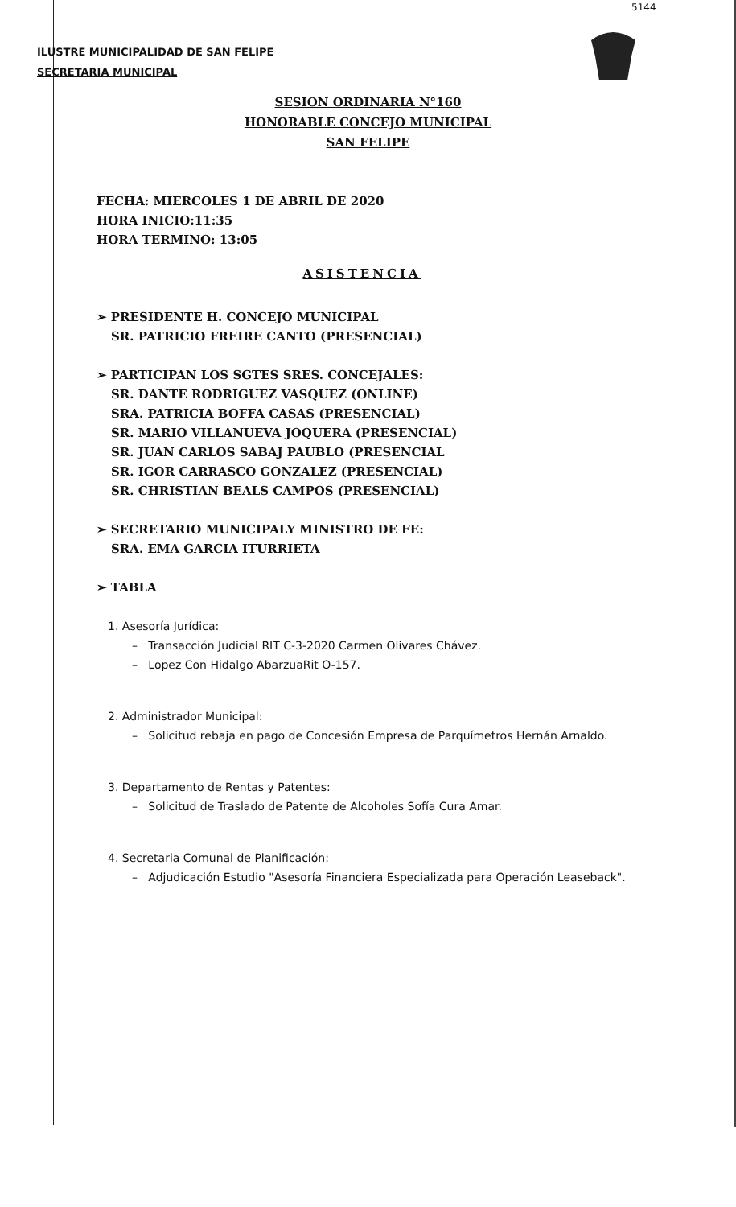5144
ILUSTRE MUNICIPALIDAD DE SAN FELIPE
SECRETARIA MUNICIPAL
SESION ORDINARIA N°160
HONORABLE CONCEJO MUNICIPAL
SAN FELIPE
FECHA: MIERCOLES 1 DE ABRIL DE 2020
HORA INICIO:11:35
HORA TERMINO: 13:05
ASISTENCIA
➢ PRESIDENTE H. CONCEJO MUNICIPAL
SR. PATRICIO FREIRE CANTO (PRESENCIAL)
➢ PARTICIPAN LOS SGTES SRES. CONCEJALES:
SR. DANTE RODRIGUEZ VASQUEZ (ONLINE)
SRA. PATRICIA BOFFA CASAS (PRESENCIAL)
SR. MARIO VILLANUEVA JOQUERA (PRESENCIAL)
SR. JUAN CARLOS SABAJ PAUBLO (PRESENCIAL
SR. IGOR CARRASCO GONZALEZ (PRESENCIAL)
SR. CHRISTIAN BEALS CAMPOS (PRESENCIAL)
➢ SECRETARIO MUNICIPALY MINISTRO DE FE:
SRA. EMA GARCIA ITURRIETA
➢ TABLA
1. Asesoría Jurídica:
– Transacción Judicial RIT C-3-2020 Carmen Olivares Chávez.
– Lopez Con Hidalgo AbarzuaRit O-157.
2. Administrador Municipal:
– Solicitud rebaja en pago de Concesión Empresa de Parquímetros Hernán Arnaldo.
3. Departamento de Rentas y Patentes:
– Solicitud de Traslado de Patente de Alcoholes Sofía Cura Amar.
4. Secretaria Comunal de Planificación:
– Adjudicación Estudio "Asesoría Financiera Especializada para Operación Leaseback".